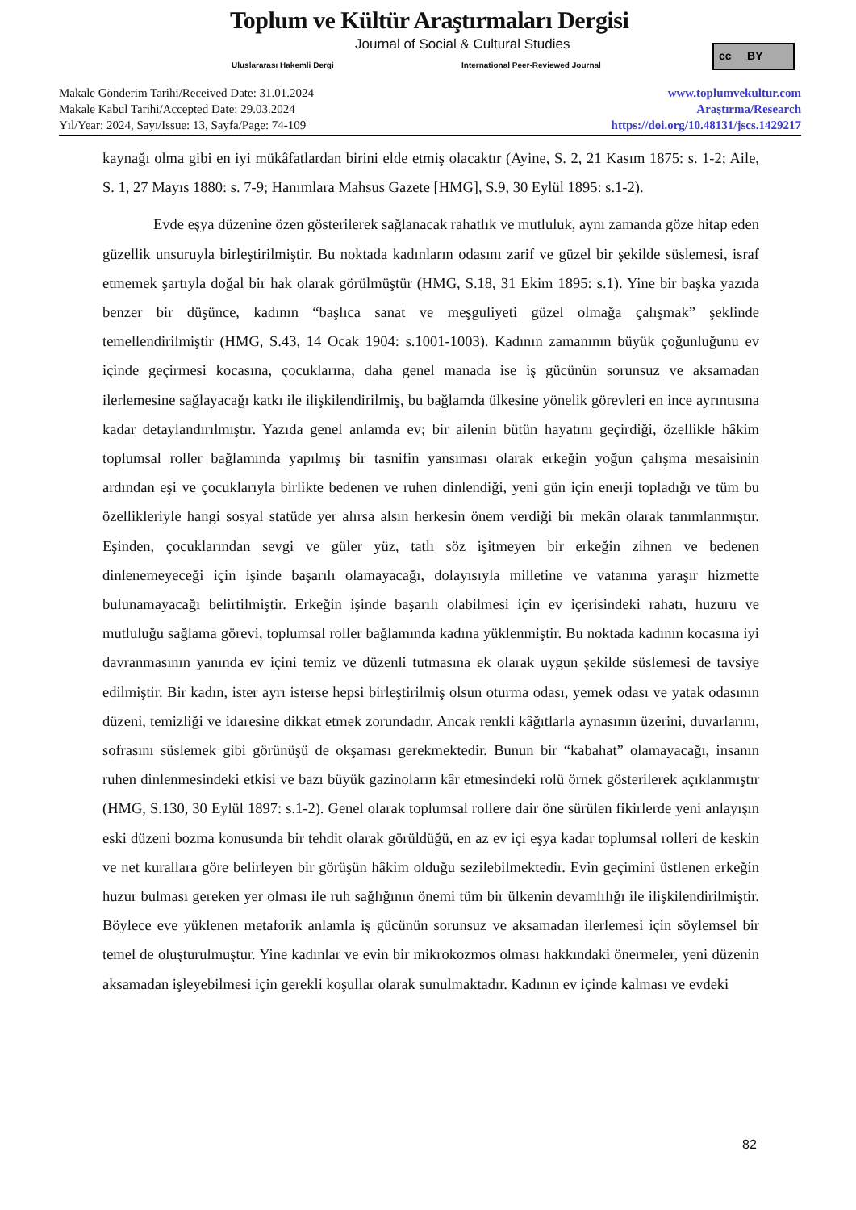Toplum ve Kültür Araştırmaları Dergisi
Journal of Social & Cultural Studies
Uluslararası Hakemli Dergi
International Peer-Reviewed Journal
cc BY
Makale Gönderim Tarihi/Received Date: 31.01.2024
Makale Kabul Tarihi/Accepted Date: 29.03.2024
Yıl/Year: 2024, Sayı/Issue: 13, Sayfa/Page: 74-109
www.toplumvekultur.com
Araştırma/Research
https://doi.org/10.48131/jscs.1429217
kaynağı olma gibi en iyi mükâfatlardan birini elde etmiş olacaktır (Ayine, S. 2, 21 Kasım 1875: s. 1-2; Aile, S. 1, 27 Mayıs 1880: s. 7-9; Hanımlara Mahsus Gazete [HMG], S.9, 30 Eylül 1895: s.1-2).
Evde eşya düzenine özen gösterilerek sağlanacak rahatlık ve mutluluk, aynı zamanda göze hitap eden güzellik unsuruyla birleştirilmiştir. Bu noktada kadınların odasını zarif ve güzel bir şekilde süslemesi, israf etmemek şartıyla doğal bir hak olarak görülmüştür (HMG, S.18, 31 Ekim 1895: s.1). Yine bir başka yazıda benzer bir düşünce, kadının “başlıca sanat ve meşguliyeti güzel olmağa çalışmak” şeklinde temellendirilmiştir (HMG, S.43, 14 Ocak 1904: s.1001-1003). Kadının zamanının büyük çoğunluğunu ev içinde geçirmesi kocasına, çocuklarına, daha genel manada ise iş gücünün sorunsuz ve aksamadan ilerlemesine sağlayacağı katkı ile ilişkilendirilmiş, bu bağlamda ülkesine yönelik görevleri en ince ayrıntısına kadar detaylandırılmıştır. Yazıda genel anlamda ev; bir ailenin bütün hayatını geçirdiği, özellikle hâkim toplumsal roller bağlamında yapılmış bir tasnifin yansıması olarak erkeğin yoğun çalışma mesaisinin ardından eşi ve çocuklarıyla birlikte bedenen ve ruhen dinlendiği, yeni gün için enerji topladığı ve tüm bu özellikleriyle hangi sosyal statüde yer alırsa alsın herkesin önem verdiği bir mekân olarak tanımlanmıştır. Eşinden, çocuklarından sevgi ve güler yüz, tatlı söz işitmeyen bir erkeğin zihnen ve bedenen dinlenemeyeceği için işinde başarılı olamayacağı, dolayısıyla milletine ve vatanına yaraşır hizmette bulunamayacağı belirtilmiştir. Erkeğin işinde başarılı olabilmesi için ev içerisindeki rahatı, huzuru ve mutluluğu sağlama görevi, toplumsal roller bağlamında kadına yüklenmiştir. Bu noktada kadının kocasına iyi davranmasının yanında ev içini temiz ve düzenli tutmasına ek olarak uygun şekilde süslemesi de tavsiye edilmiştir. Bir kadın, ister ayrı isterse hepsi birleştirilmiş olsun oturma odası, yemek odası ve yatak odasının düzeni, temizliği ve idaresine dikkat etmek zorundadır. Ancak renkli kâğıtlarla aynasının üzerini, duvarlarını, sofrasını süslemek gibi görünüşü de okşaması gerekmektedir. Bunun bir “kabahat” olamayacağı, insanın ruhen dinlenmesindeki etkisi ve bazı büyük gazinoların kâr etmesindeki rolü örnek gösterilerek açıklanmıştır (HMG, S.130, 30 Eylül 1897: s.1-2). Genel olarak toplumsal rollere dair öne sürülen fikirlerde yeni anlayışın eski düzeni bozma konusunda bir tehdit olarak görüldüğü, en az ev içi eşya kadar toplumsal rolleri de keskin ve net kurallara göre belirleyen bir görüşün hâkim olduğu sezilebilmektedir. Evin geçimini üstlenen erkeğin huzur bulması gereken yer olması ile ruh sağlığının önemi tüm bir ülkenin devamlılığı ile ilişkilendirilmiştir. Böylece eve yüklenen metaforik anlamla iş gücünün sorunsuz ve aksamadan ilerlemesi için söylemsel bir temel de oluşturulmuştur. Yine kadınlar ve evin bir mikrokozmos olması hakkındaki önermeler, yeni düzenin aksamadan işleyebilmesi için gerekli koşullar olarak sunulmaktadır. Kadının ev içinde kalması ve evdeki
82